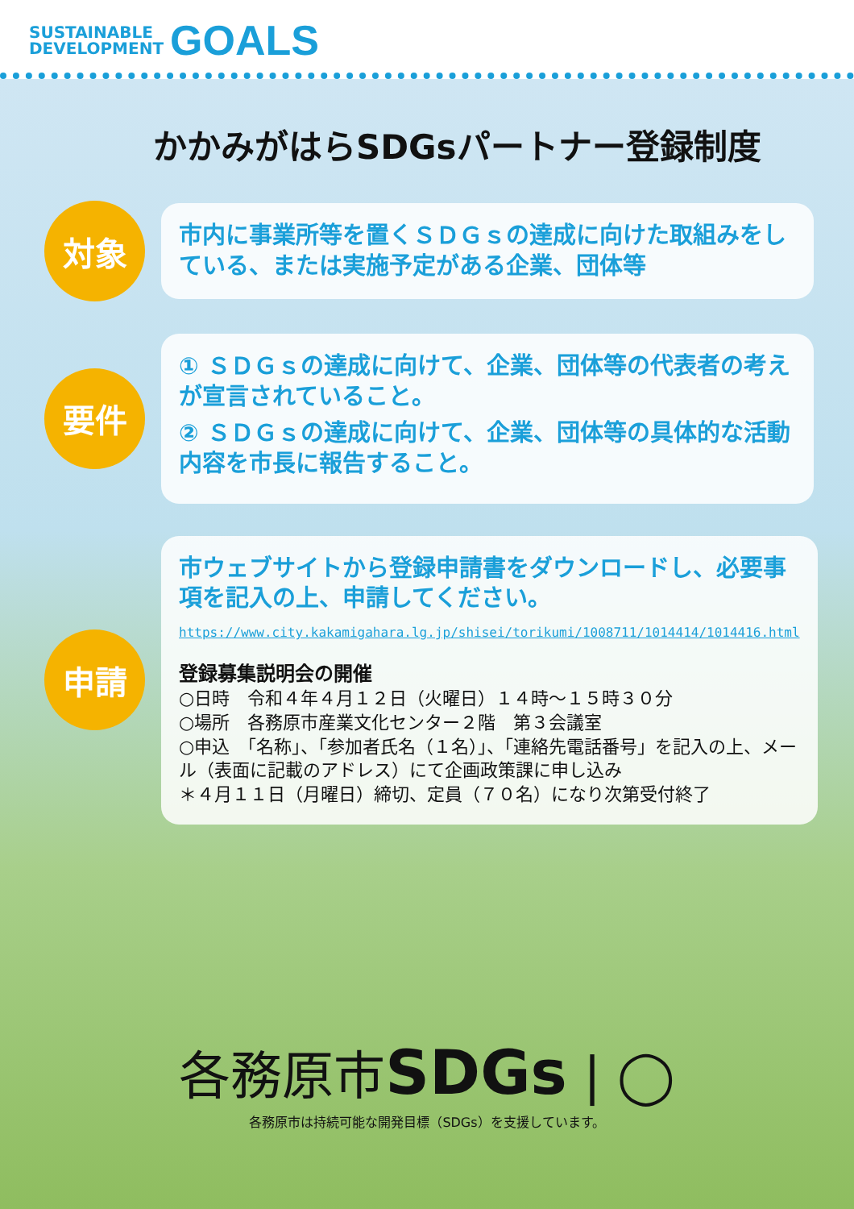SUSTAINABLE
DEVELOPMENT
GOALS
かかみがはらSDGsパートナー登録制度
対象
市内に事業所等を置くＳＤＧｓの達成に向けた取組みをしている、または実施予定がある企業、団体等
要件
① ＳＤＧｓの達成に向けて、企業、団体等の代表者の考えが宣言されていること。
② ＳＤＧｓの達成に向けて、企業、団体等の具体的な活動内容を市長に報告すること。
申請
市ウェブサイトから登録申請書をダウンロードし、必要事項を記入の上、申請してください。
https://www.city.kakamigahara.lg.jp/shisei/torikumi/1008711/1014414/1014416.html
登録募集説明会の開催
○日時　令和４年４月１２日（火曜日）１４時～１５時３０分
○場所　各務原市産業文化センター２階　第３会議室
○申込　「名称」、「参加者氏名（１名）」、「連絡先電話番号」を記入の上、メール（表面に記載のアドレス）にて企画政策課に申し込み
＊４月１１日（月曜日）締切、定員（７０名）になり次第受付終了
各務原市SDGs | ◯
各務原市は持続可能な開発目標（SDGs）を支援しています。